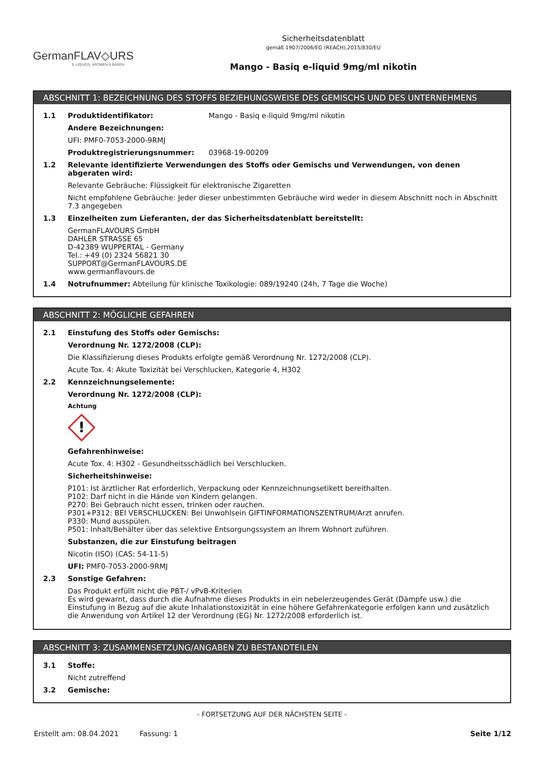GermanFLAV◇URS
E-LIQUIDS, AROMEN & BASEN
Sicherheitsdatenblatt
gemäß 1907/2006/EG (REACH),2015/830/EU
Mango - Basiq e-liquid 9mg/ml nikotin
ABSCHNITT 1: BEZEICHNUNG DES STOFFS BEZIEHUNGSWEISE DES GEMISCHS UND DES UNTERNEHMENS
1.1 Produktidentifikator: Mango - Basiq e-liquid 9mg/ml nikotin
Andere Bezeichnungen:
UFI: PMF0-7053-2000-9RMJ
Produktregistrierungsnummer: 03968-19-00209
1.2 Relevante identifizierte Verwendungen des Stoffs oder Gemischs und Verwendungen, von denen abgeraten wird:
Relevante Gebräuche: Flüssigkeit für elektronische Zigaretten
Nicht empfohlene Gebräuche: Jeder dieser unbestimmten Gebräuche wird weder in diesem Abschnitt noch in Abschnitt 7.3 angegeben
1.3 Einzelheiten zum Lieferanten, der das Sicherheitsdatenblatt bereitstellt:
GermanFLAVOURS GmbH
DAHLER STRASSE 65
D-42389 WUPPERTAL - Germany
Tel.: +49 (0) 2324 56821 30
SUPPORT@GermanFLAVOURS.DE
www.germanflavours.de
1.4 Notrufnummer: Abteilung für klinische Toxikologie: 089/19240 (24h, 7 Tage die Woche)
ABSCHNITT 2: MÖGLICHE GEFAHREN
2.1 Einstufung des Stoffs oder Gemischs:
Verordnung Nr. 1272/2008 (CLP):
Die Klassifizierung dieses Produkts erfolgte gemäß Verordnung Nr. 1272/2008 (CLP).
Acute Tox. 4: Akute Toxizität bei Verschlucken, Kategorie 4, H302
2.2 Kennzeichnungselemente:
Verordnung Nr. 1272/2008 (CLP):
Achtung
!
Gefahrenhinweise:
Acute Tox. 4: H302 - Gesundheitsschädlich bei Verschlucken.
Sicherheitshinweise:
P101: Ist ärztlicher Rat erforderlich, Verpackung oder Kennzeichnungsetikett bereithalten.
P102: Darf nicht in die Hände von Kindern gelangen.
P270: Bei Gebrauch nicht essen, trinken oder rauchen.
P301+P312: BEI VERSCHLUCKEN: Bei Unwohlsein GIFTINFORMATIONSZENTRUM/Arzt anrufen.
P330: Mund ausspülen.
P501: Inhalt/Behälter über das selektive Entsorgungssystem an Ihrem Wohnort zuführen.
Substanzen, die zur Einstufung beitragen
Nicotin (ISO) (CAS: 54-11-5)
UFI: PMF0-7053-2000-9RMJ
2.3 Sonstige Gefahren:
Das Produkt erfüllt nicht die PBT-/ vPvB-Kriterien
Es wird gewarnt, dass durch die Aufnahme dieses Produkts in ein nebelerzeugendes Gerät (Dämpfe usw.) die Einstufung in Bezug auf die akute Inhalationstoxizität in eine höhere Gefahrenkategorie erfolgen kann und zusätzlich die Anwendung von Artikel 12 der Verordnung (EG) Nr. 1272/2008 erforderlich ist.
ABSCHNITT 3: ZUSAMMENSETZUNG/ANGABEN ZU BESTANDTEILEN
3.1 Stoffe:
Nicht zutreffend
3.2 Gemische:
- FORTSETZUNG AUF DER NÄCHSTEN SEITE -
Erstellt am: 08.04.2021 Fassung: 1 Seite 1/12